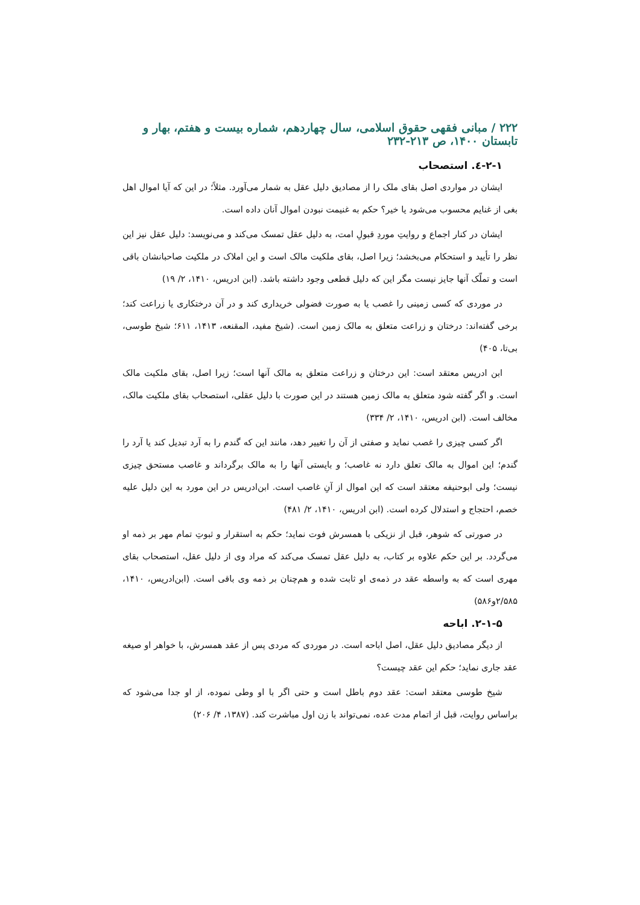۲۲۲ / مبانی فقهی حقوق اسلامی، سال چهاردهم، شماره بیست و هفتم، بهار و تابستان ۱۴۰۰، ص ۲۱۳-۲۳۲
۲-۱-٤. استصحاب
ایشان در مواردی اصل بقای ملک را از مصادیق دلیل عقل به شمار می‌آورد. مثلاً؛ در این که آیا اموال اهل بغی از غنایم محسوب می‌شود یا خیر؟ حکم به غنیمت نبودن اموال آنان داده است.
ایشان در کنار اجماع و روایتِ موردِ قبولِ امت، به دلیل عقل تمسک می‌کند و می‌نویسد: دلیل عقل نیز این نظر را تأیید و استحکام می‌بخشد؛ زیرا اصل، بقای ملکیت مالک است و این املاک در ملکیت صاحبانشان باقی است و تملّک آنها جایز نیست مگر این که دلیل قطعی وجود داشته باشد. (ابن ادریس، ۱۴۱۰، ۲/ ۱۹)
در موردی که کسی زمینی را غصب یا به صورت فضولی خریداری کند و در آن درختکاری یا زراعت کند؛ برخی گفته‌اند: درختان و زراعت متعلق به مالک زمین است. (شیخ مفید، المقنعه، ۱۴۱۳، ۶۱۱؛ شیخ طوسی، بی‌تا، ۴۰۵)
ابن ادریس معتقد است: این درختان و زراعت متعلق به مالک آنها است؛ زیرا اصل، بقای ملکیت مالک است. و اگر گفته شود متعلق به مالک زمین هستند در این صورت با دلیل عقلی، استصحاب بقای ملکیت مالک، مخالف است. (ابن ادریس، ۱۴۱۰، ۲/ ۳۳۴)
اگر کسی چیزی را غصب نماید و صفتی از آن را تغییر دهد، مانند این که گندم را به آرد تبدیل کند یا آرد را گندم؛ این اموال به مالک تعلق دارد نه غاصب؛ و بایستی آنها را به مالک برگرداند و غاصب مستحق چیزی نیست؛ ولی ابوحنیفه معتقد است که این اموال از آنِ غاصب است. ابن‌ادریس در این مورد به این دلیل علیه خصم، احتجاج و استدلال کرده است. (ابن ادریس، ۱۴۱۰، ۲/ ۴۸۱)
در صورتی که شوهر، قبل از نزیکی با همسرش فوت نماید؛ حکم به استقرار و ثبوتِ تمام مهر بر ذمه او می‌گردد. بر این حکم علاوه بر کتاب، به دلیل عقل تمسک می‌کند که مراد وی از دلیل عقل، استصحاب بقای مهری است که به واسطه عقد در ذمه‌ی او ثابت شده و هم‌چنان بر ذمه وی باقی است. (ابن‌ادریس، ۱۴۱۰، ۲/۵۸۵و۵۸۶)
۲-۱-۵. اباحه
از دیگر مصادیق دلیل عقل، اصل اباحه است. در موردی که مردی پس از عقد همسرش، با خواهر او صیغه عقد جاری نماید؛ حکم این عقد چیست؟
شیخ طوسی معتقد است: عقد دوم باطل است و حتی اگر با او وطی نموده، از او جدا می‌شود که براساس روایت، قبل از اتمام مدت عده، نمی‌تواند با زن اول مباشرت کند. (۱۳۸۷، ۴/ ۲۰۶)